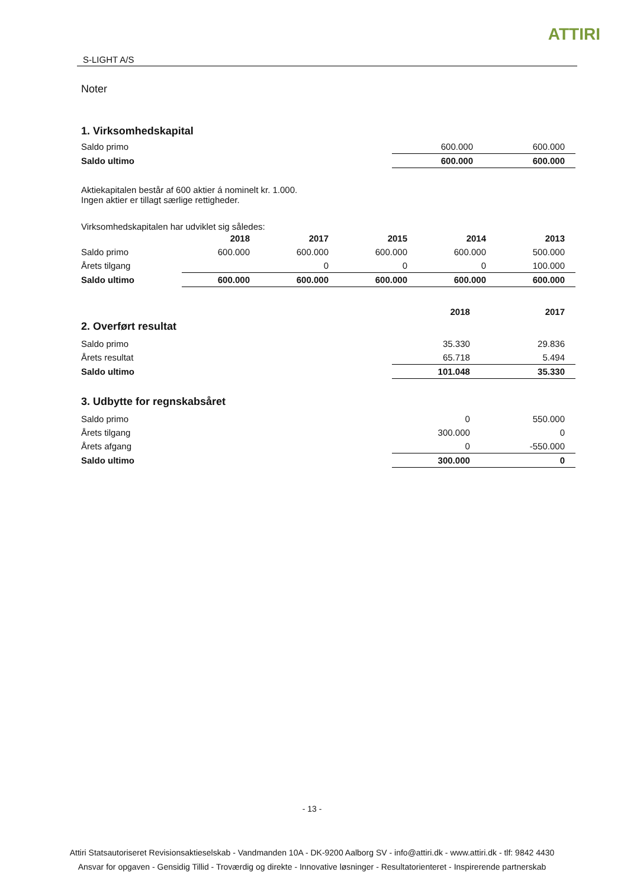ATTIRI
S-LIGHT A/S
Noter
1. Virksomhedskapital
| Saldo primo | 600.000 | 600.000 |
| Saldo ultimo | 600.000 | 600.000 |
Aktiekapitalen består af 600 aktier á nominelt kr. 1.000.
Ingen aktier er tillagt særlige rettigheder.
Virksomhedskapitalen har udviklet sig således:
| | 2018 | 2017 | 2015 | 2014 | 2013 |
| Saldo primo | 600.000 | 600.000 | 600.000 | 600.000 | 500.000 |
| Årets tilgang | | 0 | 0 | 0 | 100.000 |
| Saldo ultimo | 600.000 | 600.000 | 600.000 | 600.000 | 600.000 |
| | 2018 | 2017 |
| 2. Overført resultat | | |
| Saldo primo | 35.330 | 29.836 |
| Årets resultat | 65.718 | 5.494 |
| Saldo ultimo | 101.048 | 35.330 |
| 3. Udbytte for regnskabsåret | | |
| Saldo primo | 0 | 550.000 |
| Årets tilgang | 300.000 | 0 |
| Årets afgang | 0 | -550.000 |
| Saldo ultimo | 300.000 | 0 |
- 13 -
Attiri Statsautoriseret Revisionsaktieselskab - Vandmanden 10A - DK-9200 Aalborg SV - info@attiri.dk - www.attiri.dk - tlf: 9842 4430
Ansvar for opgaven - Gensidig Tillid - Troværdig og direkte - Innovative løsninger - Resultatorienteret - Inspirerende partnerskab